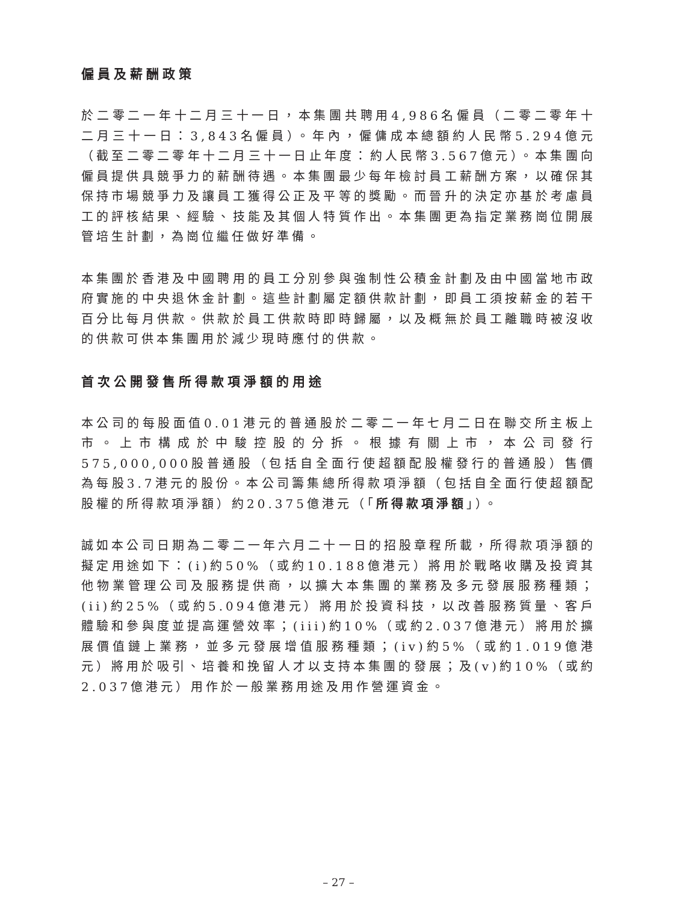僱員及薪酬政策
於二零二一年十二月三十一日，本集團共聘用4,986名僱員（二零二零年十二月三十一日：3,843名僱員）。年內，僱傭成本總額約人民幣5.294億元（截至二零二零年十二月三十一日止年度：約人民幣3.567億元）。本集團向僱員提供具競爭力的薪酬待遇。本集團最少每年檢討員工薪酬方案，以確保其保持市場競爭力及讓員工獲得公正及平等的獎勵。而晉升的決定亦基於考慮員工的評核結果、經驗、技能及其個人特質作出。本集團更為指定業務崗位開展管培生計劃，為崗位繼任做好準備。
本集團於香港及中國聘用的員工分別參與強制性公積金計劃及由中國當地市政府實施的中央退休金計劃。這些計劃屬定額供款計劃，即員工須按薪金的若干百分比每月供款。供款於員工供款時即時歸屬，以及概無於員工離職時被沒收的供款可供本集團用於減少現時應付的供款。
首次公開發售所得款項淨額的用途
本公司的每股面值0.01港元的普通股於二零二一年七月二日在聯交所主板上市。上市構成於中駿控股的分拆。根據有關上市，本公司發行575,000,000股普通股（包括自全面行使超額配股權發行的普通股）售價為每股3.7港元的股份。本公司籌集總所得款項淨額（包括自全面行使超額配股權的所得款項淨額）約20.375億港元（「所得款項淨額」）。
誠如本公司日期為二零二一年六月二十一日的招股章程所載，所得款項淨額的擬定用途如下：(i)約50%（或約10.188億港元）將用於戰略收購及投資其他物業管理公司及服務提供商，以擴大本集團的業務及多元發展服務種類；(ii)約25%（或約5.094億港元）將用於投資科技，以改善服務質量、客戶體驗和參與度並提高運營效率；(iii)約10%（或約2.037億港元）將用於擴展價值鏈上業務，並多元發展增值服務種類；(iv)約5%（或約1.019億港元）將用於吸引、培養和挽留人才以支持本集團的發展；及(v)約10%（或約2.037億港元）用作於一般業務用途及用作營運資金。
– 27 –